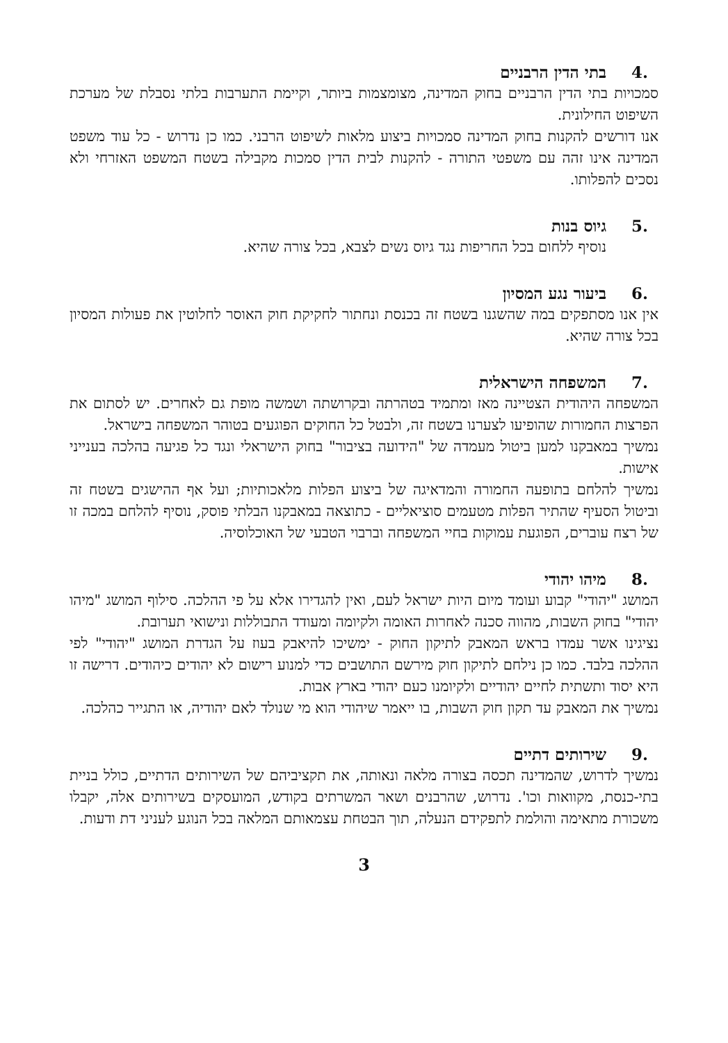.4 בתי הדין הרבניים
סמכויות בתי הדין הרבניים בחוק המדינה, מצומצמות ביותר, וקיימת התערבות בלתי נסבלת של מערכת השיפוט החילונית.
אנו דורשים להקנות בחוק המדינה סמכויות ביצוע מלאות לשיפוט הרבני. כמו כן נדרוש - כל עוד משפט המדינה אינו זהה עם משפטי התורה - להקנות לבית הדין סמכות מקבילה בשטח המשפט האזרחי ולא נסכים להפלותו.
.5 גיוס בנות
נוסיף ללחום בכל החריפות נגד גיוס נשים לצבא, בכל צורה שהיא.
.6 ביעור נגע המסיון
אין אנו מסתפקים במה שהשגנו בשטח זה בכנסת ונחתור לחקיקת חוק האוסר לחלוטין את פעולות המסיון בכל צורה שהיא.
.7 המשפחה הישראלית
המשפחה היהודית הצטיינה מאז ומתמיד בטהרתה ובקרושתה ושמשה מופת גם לאחרים. יש לסתום את הפרצות החמורות שהופיעו לצערנו בשטח זה, ולבטל כל החוקים הפוגעים בטוהר המשפחה בישראל.
נמשיך במאבקנו למען ביטול מעמדה של "הידועה בציבור" בחוק הישראלי ונגד כל פגיעה בהלכה בענייני אישות.
נמשיך להלחם בתופעה החמורה והמדאיגה של ביצוע הפלות מלאכותיות; ועל אף ההישגים בשטח זה וביטול הסעיף שהתיר הפלות מטעמים סוציאליים - כתוצאה במאבקנו הבלתי פוסק, נוסיף להלחם במכה זו של רצח עוברים, הפוגעת עמוקות בחיי המשפחה וברבוי הטבעי של האוכלוסיה.
.8 מיהו יהודי
המושג "יהודי" קבוע ועומד מיום היות ישראל לעם, ואין להגדירו אלא על פי ההלכה. סילוף המושג "מיהו יהודי" בחוק השבות, מהווה סכנה לאחרות האומה ולקיומה ומעודד התבוללות ונישואי תערובת.
נציגינו אשר עמדו בראש המאבק לתיקון החוק - ימשיכו להיאבק בעוז על הגדרת המושג "יהודי" לפי ההלכה בלבד. כמו כן נילחם לתיקון חוק מירשם התושבים כדי למנוע רישום לא יהודים כיהודים. דרישה זו היא יסוד ותשתית לחיים יהודיים ולקיומנו כעם יהודי בארץ אבות.
נמשיך את המאבק עד תקון חוק השבות, בו ייאמר שיהודי הוא מי שנולד לאם יהודיה, או התגייר כהלכה.
.9 שירותים דתיים
נמשיך לדרוש, שהמדינה תכסה בצורה מלאה ונאותה, את תקציביהם של השירותים הדתיים, כולל בניית בתי-כנסת, מקוואות וכו'. נדרוש, שהרבנים ושאר המשרתים בקודש, המועסקים בשירותים אלה, יקבלו משכורת מתאימה והולמת לתפקידם הנעלה, תוך הבטחת עצמאותם המלאה בכל הנוגע לעניני דת ודעות.
3